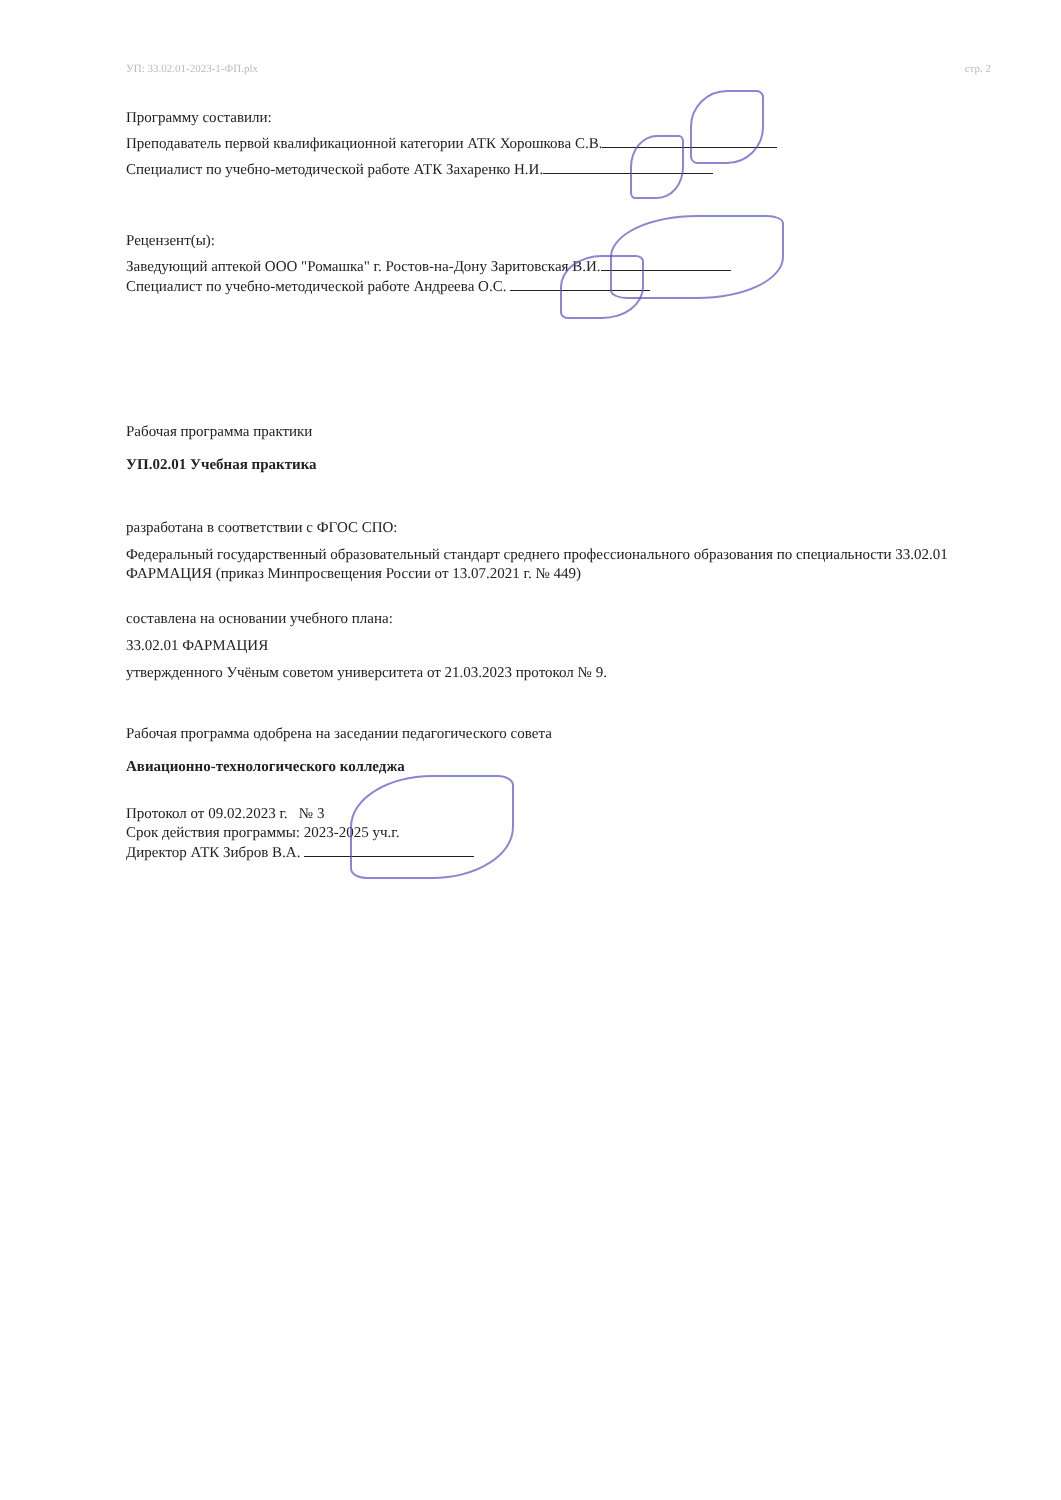УП: 33.02.01-2023-1-ФП.plx стр. 2
Программу составили:
Преподаватель первой квалификационной категории АТК Хорошкова С.В.
Специалист по учебно-методической работе АТК Захаренко Н.И.
Рецензент(ы):
Заведующий аптекой ООО "Ромашка" г. Ростов-на-Дону Заритовская В.И.
Специалист по учебно-методической работе Андреева О.С.
Рабочая программа практики
УП.02.01 Учебная практика
разработана в соответствии с ФГОС СПО:
Федеральный государственный образовательный стандарт среднего профессионального образования по специальности 33.02.01 ФАРМАЦИЯ (приказ Минпросвещения России от 13.07.2021 г. № 449)
составлена на основании учебного плана:
33.02.01 ФАРМАЦИЯ
утвержденного Учёным советом университета от 21.03.2023 протокол № 9.
Рабочая программа одобрена на заседании педагогического совета
Авиационно-технологического колледжа
Протокол от 09.02.2023 г. № 3
Срок действия программы: 2023-2025 уч.г.
Директор АТК Зибров В.А.